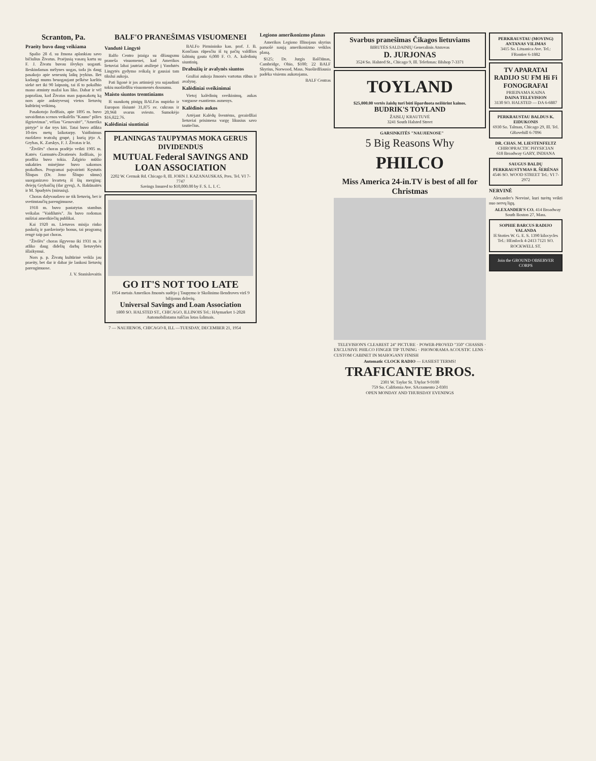Scranton, Pa.
Praeity buvo daug veikiama
Spalio 28 d. su žmona aplankiau savo bičiulius Živatus. Praėjusią vasarą kartu su F. J. Živatu buvau išvykęs uogauti. Beskindamas mėlynes uogas, tada jis daug pasakojo apie senesnių laikų įvykius. Bet kadangi mums beuogaujant pelkėse karštis siekė net iki 90 laipsnių, tai iš to pokalbio mano atminty mažai kas liko. Dabar ir vėl paprašiau, kad Živatas man papasakotų ką nors apie ankstyvesnį vietos lietuvių kultūrinį veikimą.
Pasakotojo žodžiais, apie 1895 m. buvo suvaidintas scenos veikalėlis "Kauno" pilies išgriovimas", vėliau "Genovaitė", "Amerika pirtyje" ir dar trys kiti. Tatai buvo atlikta 10-ties metų laikotarpy. Vaidinimus ruošdavo teatralų grupė, į kurią įėjo A. Grybas, K. Zarskys, F. J. Živatas ir kt.
"Živilės" choras pradėjo veikti 1905 m. Katrės Garmutės-Živatienės žodžiais, jo pradžia buvo tokia. Žalgirio mūšio sukakties minėjime buvo sakomos prakalbos. Programai paįvairinti Kęstutis Šliupas (Dr. Jono Šliupo sūnus) suorganizavo kvartetą iš šių merginų: dviejų Grybaičių (dar gyvų), A. Bakūnaitės ir M. Spudytės (mirusių).
Choras dalyvaudavo ne tik lietuvių, bet ir svetimtaučių parengimuose.
1918 m. buvo pastatytas stambus veikalas "Vaidilutės". Jis buvo rodomas mišriai amerikiečių publikai.
Kai 1920 m. Lietuvos misija rinko paskolą ir pardavinėjo bonus, tai programą rengė taip pat choras.
"Živilės" choras išgyveno iki 1931 m. ir atliko daug didelių darbų lietuvybės išlaikymui.
Nors p. p. Živatų kultūrinė veikla jau praeity, bet dar ir dabar jie lankosi lietuvių parengimuose.
J. V. Stanislovaitis
BALF'O PRANEŠIMAS VISUOMENEI
Vandutė Lingytė
Balfo Centro įstaiga su džiaugsmu praneša visuomenei, kad Amerikos lietuviai labai jautriai atsiliepė į Vandutės Lingytės gydymo reikalą ir gausiai tam tikslui aukoja.
Pati ligonė ir jos artimieji yra sujaudinti tokiu nuoširdžiu visuomenės dosnumu.
Maisto siuntos tremtiniams
Iš suaukotų pinigų BALFas nupirko ir Europon išsiuntė 31,875 sv. cukraus ir 20,968 svarus sviesto. Sumokėjo $16,822.76.
Kalėdiniai siuntiniai
BALFo Pirmininko kan. prof. J. B. Končiaus rūpesčiu iš tų pačių valdžios šaltinių gauta 6,000 F. O. A. kalėdinių siuntinių.
Drabužių ir avalynės siuntos
Gražiai aukoja žmonės vartotus rūbus ir avalynę.
Kalėdiniai sveikinimai
Vietoj kalėdinių sveikinimų, aukas varguose esantiems asmenys.
Kalėdinės aukos
Artėjant Kalėdų šventėms, gerairdžiai lietuviai prisimena vargę likusius savo tautiečius.
PLANINGAS TAUPYMAS MOKA GERUS DIVIDENDUS
MUTUAL Federal SAVINGS AND LOAN ASSOCIATION
2202 W. Cermak Rd. Chicago 8, Ill. JOHN J. KAZANAUSKAS, Pres. Tel. VI 7-7747
Savings Insured to $10,000.00 by F. S. L. I. C.
GO IT'S NOT TOO LATE
1954 metais Amerikos žmonės sudėjo į Taupymo ir Skolinimo Bendroves virš 9 bilijonus dolerių.
Universal Savings and Loan Association
1800 SO. HALSTED ST., CHICAGO, ILLINOIS Tel.: HAymarket 1-2028
Automobilistams tuščias lotas šalimais.
7 — NAUJIENOS, CHICAGO 8, ILL —TUESDAY, DECEMBER 21, 1954
Legiono amerikonizmo planas
Amerikos Legiono Illinojaus skyrius paruošė naują amerikonizmo veiklos planą.
$125; Dr. Jurgis Balčiūnas, Cambridge, Ohio, $100; 22 BALF Skyrius, Norwood, Mass. Nuoširdžiausia padėka visiems aukotojams.
BALF Centras
Svarbus pranešimas Čikagos lietuviams
BIRUTĖS SALDAINIŲ Generalinis Atstovas
D. JURJONAS
3524 So. Halsted St., Chicago 9, Ill. Telefonas: BIshop 7-3371
TOYLAND
$25,000.00 vertės žaislų turi būti išparduota nežiūrint kainos.
BUDRIK'S TOYLAND
ŽAISLŲ KRAUTUVĖ
3241 South Halsted Street
GARSINKITĖS "NAUJIENOSE"
5 Big Reasons Why
PHILCO
Miss America 24-in.TV is best of all for Christmas
TELEVISION'S CLEAREST 24" PICTURE · POWER-PROVED "350" CHASSIS · EXCLUSIVE PHILCO FINGER TIP TUNING · PHONORAMA ACOUSTIC LENS · CUSTOM CABINET IN MAHOGANY FINISH
Automatic CLOCK RADIO — EASIEST TERMS!
TRAFICANTE BROS.
2301 W. Taylor St. TAylor 9-9100
759 So. California Ave. SAcramento 2-0301
OPEN MONDAY AND THURSDAY EVENINGS
PERKRAUSTAU (MOVING)
ANTANAS VILIMAS
3415 So. Lituanica Ave. Tel.: FRontier 6-1882
TV APARATAI RADIJO SU FM Hi Fi FONOGRAFAI
PRIEINAMA KAINA
DAINA TELEVISION
3130 SO. HALSTED — DA 6-6887
PERKRAUSTAU BALDUS K. EIDUKONIS
6930 So. Talman, Chicago 29, Ill. Tel. GRovehill 6-7096
DR. CHAS. M. LIESTENFELTZ
CHIROPRACTIC PHYSICIAN
618 Broadway GARY, INDIANA
SAUGUS BALDŲ PERKRAUSTYMAS R. ŠERĖNAS
4546 SO. WOOD STREET Tel.: VI 7-2972
NERVINĖ
Alexander's Nervinė, kuri turėtų veikti nuo nervų ligų.
ALEXANDER'S CO. 414 Broadway South Boston 27, Mass.
SOPHIE BARCUS RADIJO VALANDA
Iš Stoties W. G. E. S. 1390 kilocycles
Tel.: HEmlock 4-2413 7121 SO. ROCKWELL ST.
Join the GROUND OBSERVER CORPS